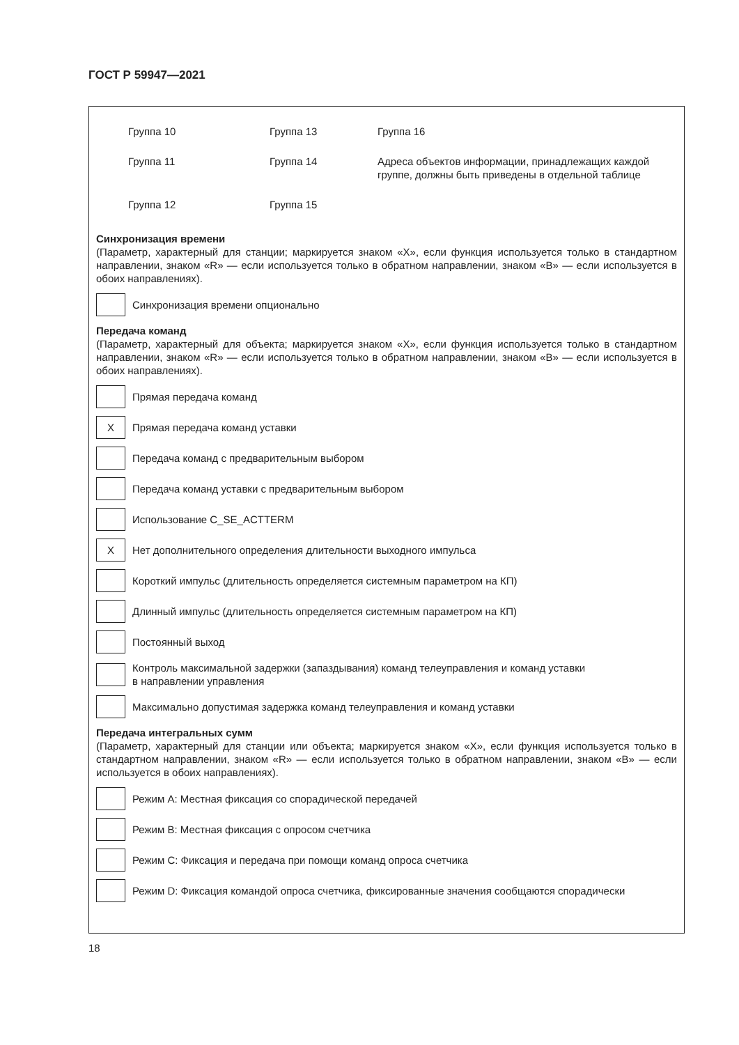ГОСТ Р 59947—2021
Группа 10
Группа 13
Группа 16
Группа 11
Группа 14
Адреса объектов информации, принадлежащих каждой группе, должны быть приведены в отдельной таблице
Группа 12
Группа 15
Синхронизация времени
(Параметр, характерный для станции; маркируется знаком «X», если функция используется только в стандартном направлении, знаком «R» — если используется только в обратном направлении, знаком «B» — если используется в обоих направлениях).
Синхронизация времени опционально
Передача команд
(Параметр, характерный для объекта; маркируется знаком «X», если функция используется только в стандартном направлении, знаком «R» — если используется только в обратном направлении, знаком «B» — если используется в обоих направлениях).
Прямая передача команд
X
Прямая передача команд уставки
Передача команд с предварительным выбором
Передача команд уставки с предварительным выбором
Использование C_SE_ACTTERM
X
Нет дополнительного определения длительности выходного импульса
Короткий импульс (длительность определяется системным параметром на КП)
Длинный импульс (длительность определяется системным параметром на КП)
Постоянный выход
Контроль максимальной задержки (запаздывания) команд телеуправления и команд уставки
в направлении управления
Максимально допустимая задержка команд телеуправления и команд уставки
Передача интегральных сумм
(Параметр, характерный для станции или объекта; маркируется знаком «X», если функция используется только в стандартном направлении, знаком «R» — если используется только в обратном направлении, знаком «B» — если используется в обоих направлениях).
Режим A: Местная фиксация со спорадической передачей
Режим B: Местная фиксация с опросом счетчика
Режим C: Фиксация и передача при помощи команд опроса счетчика
Режим D: Фиксация командой опроса счетчика, фиксированные значения сообщаются спорадически
18